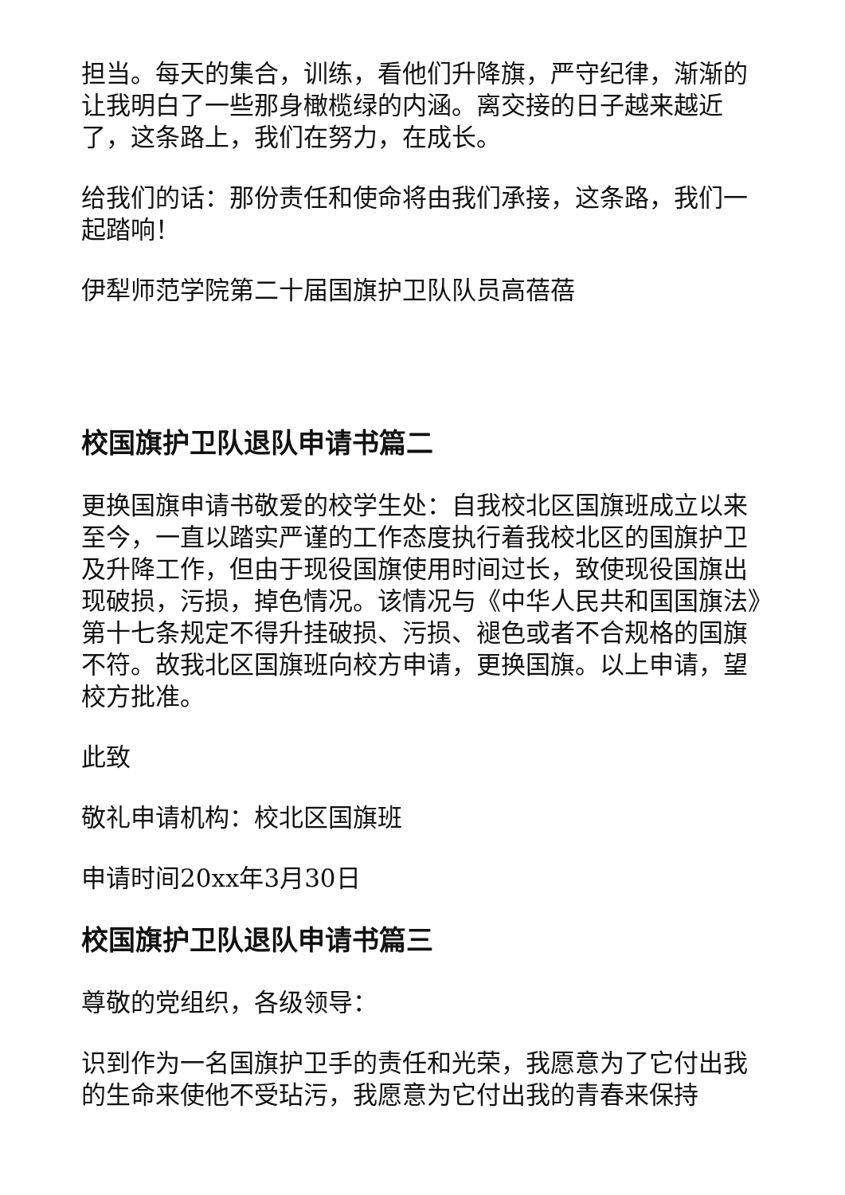担当。每天的集合，训练，看他们升降旗，严守纪律，渐渐的让我明白了一些那身橄榄绿的内涵。离交接的日子越来越近了，这条路上，我们在努力，在成长。
给我们的话：那份责任和使命将由我们承接，这条路，我们一起踏响！
伊犁师范学院第二十届国旗护卫队队员高蓓蓓
校国旗护卫队退队申请书篇二
更换国旗申请书敬爱的校学生处：自我校北区国旗班成立以来至今，一直以踏实严谨的工作态度执行着我校北区的国旗护卫及升降工作，但由于现役国旗使用时间过长，致使现役国旗出现破损，污损，掉色情况。该情况与《中华人民共和国国旗法》第十七条规定不得升挂破损、污损、褪色或者不合规格的国旗不符。故我北区国旗班向校方申请，更换国旗。以上申请，望校方批准。
此致
敬礼申请机构：校北区国旗班
申请时间20xx年3月30日
校国旗护卫队退队申请书篇三
尊敬的党组织，各级领导：
识到作为一名国旗护卫手的责任和光荣，我愿意为了它付出我的生命来使他不受玷污，我愿意为它付出我的青春来保持